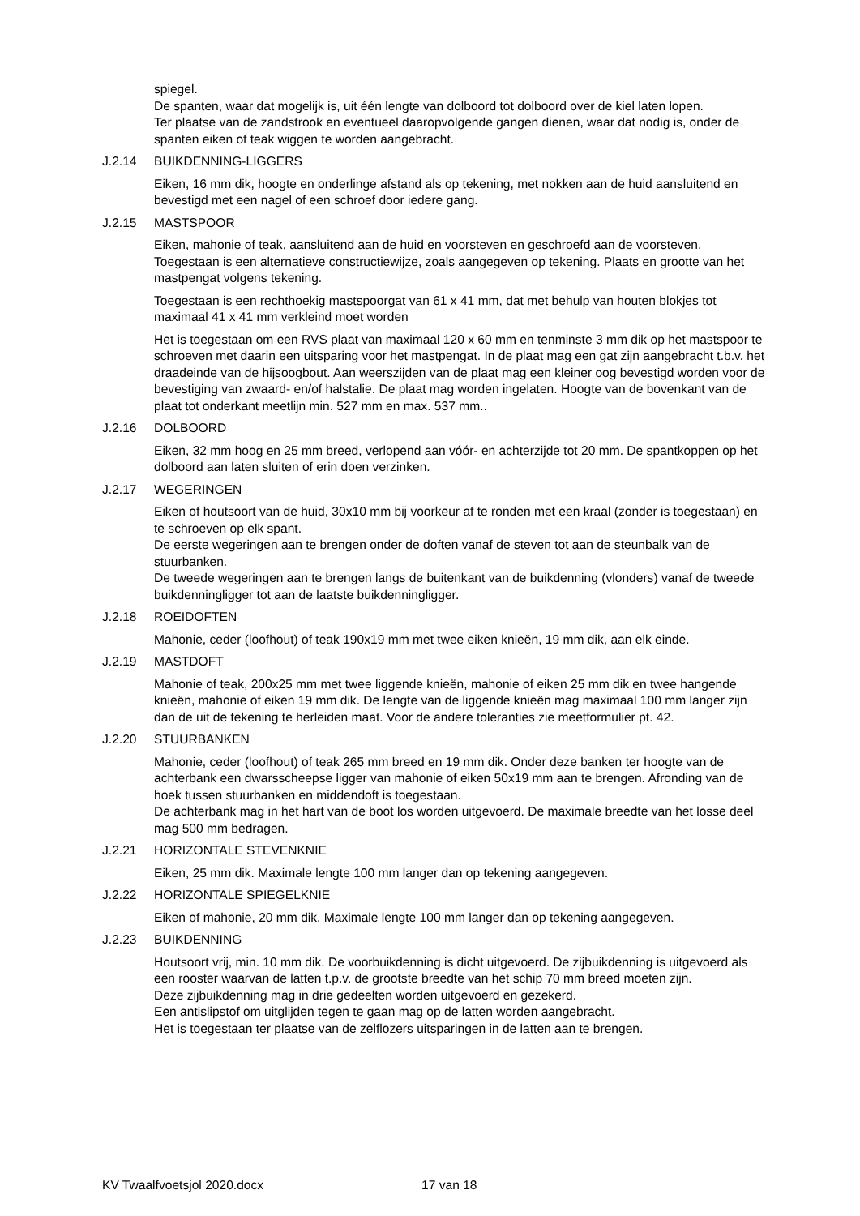spiegel.
De spanten, waar dat mogelijk is, uit één lengte van dolboord tot dolboord over de kiel laten lopen.
Ter plaatse van de zandstrook en eventueel daaropvolgende gangen dienen, waar dat nodig is, onder de spanten eiken of teak wiggen te worden aangebracht.
J.2.14 BUIKDENNING-LIGGERS
Eiken, 16 mm dik, hoogte en onderlinge afstand als op tekening, met nokken aan de huid aansluitend en bevestigd met een nagel of een schroef door iedere gang.
J.2.15 MASTSPOOR
Eiken, mahonie of teak, aansluitend aan de huid en voorsteven en geschroefd aan de voorsteven. Toegestaan is een alternatieve constructiewijze, zoals aangegeven op tekening. Plaats en grootte van het mastpengat volgens tekening.
Toegestaan is een rechthoekig mastspoorgat van 61 x 41 mm, dat met behulp van houten blokjes tot maximaal 41 x 41 mm verkleind moet worden
Het is toegestaan om een RVS plaat van maximaal 120 x 60 mm en tenminste 3 mm dik op het mastspoor te schroeven met daarin een uitsparing voor het mastpengat. In de plaat mag een gat zijn aangebracht t.b.v. het draadeinde van de hijsoogbout. Aan weerszijden van de plaat mag een kleiner oog bevestigd worden voor de bevestiging van zwaard- en/of halstalie. De plaat mag worden ingelaten. Hoogte van de bovenkant van de plaat tot onderkant meetlijn min. 527 mm en max. 537 mm..
J.2.16 DOLBOORD
Eiken, 32 mm hoog en 25 mm breed, verlopend aan vóór- en achterzijde tot 20 mm. De spantkoppen op het dolboord aan laten sluiten of erin doen verzinken.
J.2.17 WEGERINGEN
Eiken of houtsoort van de huid, 30x10 mm bij voorkeur af te ronden met een kraal (zonder is toegestaan) en te schroeven op elk spant.
De eerste wegeringen aan te brengen onder de doften vanaf de steven tot aan de steunbalk van de stuurbanken.
De tweede wegeringen aan te brengen langs de buitenkant van de buikdenning (vlonders) vanaf de tweede buikdenningligger tot aan de laatste buikdenningligger.
J.2.18 ROEIDOFTEN
Mahonie, ceder (loofhout) of teak 190x19 mm met twee eiken knieën, 19 mm dik, aan elk einde.
J.2.19 MASTDOFT
Mahonie of teak, 200x25 mm met twee liggende knieën, mahonie of eiken 25 mm dik en twee hangende knieën, mahonie of eiken 19 mm dik. De lengte van de liggende knieën mag maximaal 100 mm langer zijn dan de uit de tekening te herleiden maat. Voor de andere toleranties zie meetformulier pt. 42.
J.2.20 STUURBANKEN
Mahonie, ceder (loofhout) of teak 265 mm breed en 19 mm dik. Onder deze banken ter hoogte van de achterbank een dwarsscheepse ligger van mahonie of eiken 50x19 mm aan te brengen. Afronding van de hoek tussen stuurbanken en middendoft is toegestaan.
De achterbank mag in het hart van de boot los worden uitgevoerd. De maximale breedte van het losse deel mag 500 mm bedragen.
J.2.21 HORIZONTALE STEVENKNIE
Eiken, 25 mm dik. Maximale lengte 100 mm langer dan op tekening aangegeven.
J.2.22 HORIZONTALE SPIEGELKNIE
Eiken of mahonie, 20 mm dik. Maximale lengte 100 mm langer dan op tekening aangegeven.
J.2.23 BUIKDENNING
Houtsoort vrij, min. 10 mm dik. De voorbuikdenning is dicht uitgevoerd. De zijbuikdenning is uitgevoerd als een rooster waarvan de latten t.p.v. de grootste breedte van het schip 70 mm breed moeten zijn.
Deze zijbuikdenning mag in drie gedeelten worden uitgevoerd en gezekerd.
Een antislipstof om uitglijden tegen te gaan mag op de latten worden aangebracht.
Het is toegestaan ter plaatse van de zelflozers uitsparingen in de latten aan te brengen.
KV Twaalfvoetsjol 2020.docx 17 van 18